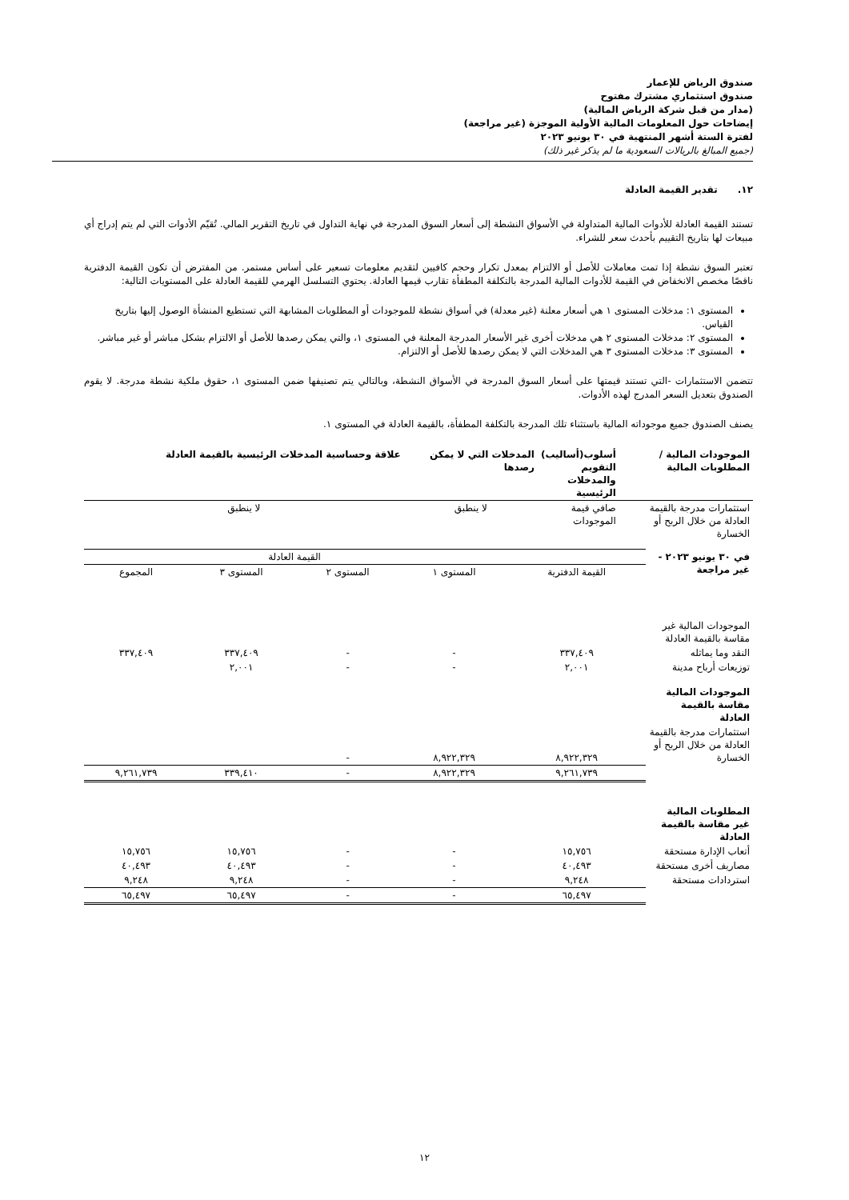صندوق الرياض للإعمار
صندوق استثماري مشترك مفتوح
(مدار من قبل شركة الرياض المالية)
إيضاحات حول المعلومات المالية الأولية الموجزة (غير مراجعة)
لفترة الستة أشهر المنتهية في ٣٠ يونيو ٢٠٢٣
(جميع المبالغ بالريالات السعودية ما لم يذكر غير ذلك)
١٢. تقدير القيمة العادلة
تستند القيمة العادلة للأدوات المالية المتداولة في الأسواق النشطة إلى أسعار السوق المدرجة في نهاية التداول في تاريخ التقرير المالي. تُقيّم الأدوات التي لم يتم إدراج أي مبيعات لها بتاريخ التقييم بأحدث سعر للشراء.
تعتبر السوق نشطة إذا تمت معاملات للأصل أو الالتزام بمعدل تكرار وحجم كافيين لتقديم معلومات تسعير على أساس مستمر. من المفترض أن تكون القيمة الدفترية ناقصًا مخصص الانخفاض في القيمة للأدوات المالية المدرجة بالتكلفة المطفأة تقارب قيمها العادلة. يحتوي التسلسل الهرمي للقيمة العادلة على المستويات التالية:
المستوى ١: مدخلات المستوى ١ هي أسعار معلنة (غير معدلة) في أسواق نشطة للموجودات أو المطلوبات المشابهة التي تستطيع المنشأة الوصول إليها بتاريخ القياس.
المستوى ٢: مدخلات المستوى ٢ هي مدخلات أخرى غير الأسعار المدرجة المعلنة في المستوى ١، والتي يمكن رصدها للأصل أو الالتزام بشكل مباشر أو غير مباشر.
المستوى ٣: مدخلات المستوى ٣ هي المدخلات التي لا يمكن رصدها للأصل أو الالتزام.
تتضمن الاستثمارات -التي تستند قيمتها على أسعار السوق المدرجة في الأسواق النشطة، وبالتالي يتم تصنيفها ضمن المستوى ١، حقوق ملكية نشطة مدرجة. لا يقوم الصندوق بتعديل السعر المدرج لهذه الأدوات.
يصنف الصندوق جميع موجوداته المالية باستثناء تلك المدرجة بالتكلفة المطفأة، بالقيمة العادلة في المستوى ١.
| الموجودات المالية / المطلوبات المالية | أسلوب(أساليب) التقويم والمدخلات الرئيسية | المدخلات التي لا يمكن رصدها | علاقة وحساسية المدخلات الرئيسية بالقيمة العادلة |
| --- | --- | --- | --- |
| استثمارات مدرجة بالقيمة العادلة من خلال الربح أو الخسارة | صافي قيمة الموجودات | لا ينطبق | لا ينطبق |
| في ٣٠ يونيو ٢٠٢٣ - غير مراجعة | | | القيمة العادلة | | |
| | القيمة الدفترية | المستوى ١ | المستوى ٢ | المستوى ٣ | المجموع |
| الموجودات المالية غير مقاسة بالقيمة العادلة | | | | | |
| النقد وما يماثله | ٣٣٧,٤٠٩ | - | - | ٣٣٧,٤٠٩ | ٣٣٧,٤٠٩ |
| توزيعات أرباح مدينة | ٢,٠٠١ | - | - | ٢,٠٠١ | |
| الموجودات المالية مقاسة بالقيمة العادلة | | | | | |
| استثمارات مدرجة بالقيمة العادلة من خلال الربح أو الخسارة | ٨,٩٢٢,٣٢٩ | ٨,٩٢٢,٣٢٩ | - | | |
| | ٩,٢٦١,٧٣٩ | ٨,٩٢٢,٣٢٩ | - | ٣٣٩,٤١٠ | ٩,٢٦١,٧٣٩ |
| المطلوبات المالية غير مقاسة بالقيمة العادلة | | | | | |
| أتعاب الإدارة مستحقة | ١٥,٧٥٦ | - | - | ١٥,٧٥٦ | ١٥,٧٥٦ |
| مصاريف أخرى مستحقة | ٤٠,٤٩٣ | - | - | ٤٠,٤٩٣ | ٤٠,٤٩٣ |
| استردادات مستحقة | ٩,٢٤٨ | - | - | ٩,٢٤٨ | ٩,٢٤٨ |
| | ٦٥,٤٩٧ | - | - | ٦٥,٤٩٧ | ٦٥,٤٩٧ |
١٢